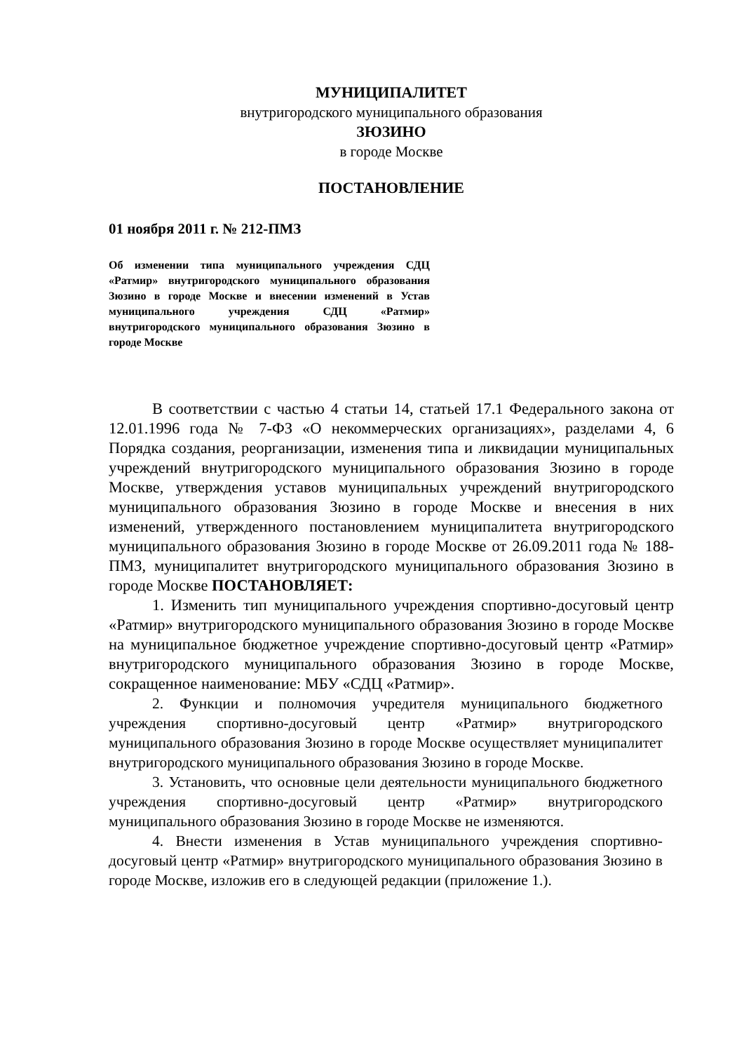МУНИЦИПАЛИТЕТ
внутригородского муниципального образования
ЗЮЗИНО
в городе Москве
ПОСТАНОВЛЕНИЕ
01 ноября 2011 г. № 212-ПМЗ
Об изменении типа муниципального учреждения СДЦ «Ратмир» внутригородского муниципального образования Зюзино в городе Москве и внесении изменений в Устав муниципального учреждения СДЦ «Ратмир» внутригородского муниципального образования Зюзино в городе Москве
В соответствии с частью 4 статьи 14, статьей 17.1 Федерального закона от 12.01.1996 года № 7-ФЗ «О некоммерческих организациях», разделами 4, 6 Порядка создания, реорганизации, изменения типа и ликвидации муниципальных учреждений внутригородского муниципального образования Зюзино в городе Москве, утверждения уставов муниципальных учреждений внутригородского муниципального образования Зюзино в городе Москве и внесения в них изменений, утвержденного постановлением муниципалитета внутригородского муниципального образования Зюзино в городе Москве от 26.09.2011 года № 188-ПМЗ, муниципалитет внутригородского муниципального образования Зюзино в городе Москве ПОСТАНОВЛЯЕТ:
1. Изменить тип муниципального учреждения спортивно-досуговый центр «Ратмир» внутригородского муниципального образования Зюзино в городе Москве на муниципальное бюджетное учреждение спортивно-досуговый центр «Ратмир» внутригородского муниципального образования Зюзино в городе Москве, сокращенное наименование: МБУ «СДЦ «Ратмир».
2. Функции и полномочия учредителя муниципального бюджетного учреждения спортивно-досуговый центр «Ратмир» внутригородского муниципального образования Зюзино в городе Москве осуществляет муниципалитет внутригородского муниципального образования Зюзино в городе Москве.
3. Установить, что основные цели деятельности муниципального бюджетного учреждения спортивно-досуговый центр «Ратмир» внутригородского муниципального образования Зюзино в городе Москве не изменяются.
4. Внести изменения в Устав муниципального учреждения спортивно-досуговый центр «Ратмир» внутригородского муниципального образования Зюзино в городе Москве, изложив его в следующей редакции (приложение 1.).